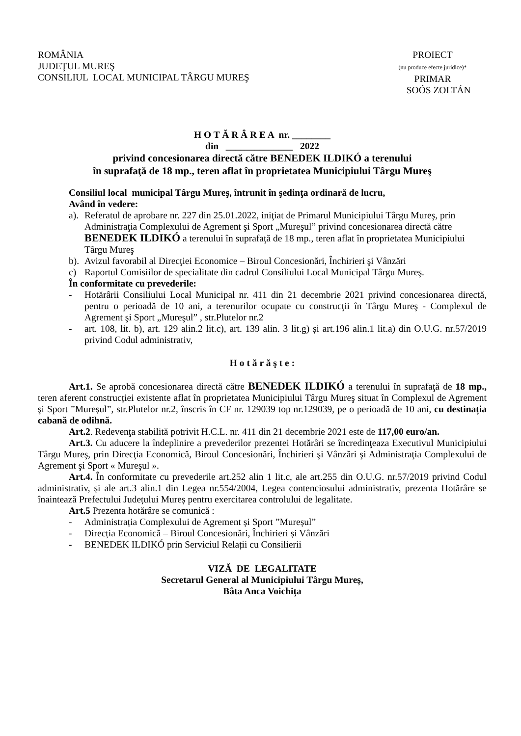ROMÂNIA
JUDEŢUL MUREŞ
CONSILIUL LOCAL MUNICIPAL TÂRGU MUREŞ
PROIECT
(nu produce efecte juridice)*
PRIMAR
SOÓS ZOLTÁN
H O T Ă R Â R E A nr. ________
din ______________ 2022
privind concesionarea directă către BENEDEK ILDIKÓ a terenului
în suprafaţă de 18 mp., teren aflat în proprietatea Municipiului Târgu Mureş
Consiliul local municipal Târgu Mureş, întrunit în şedinţa ordinară de lucru,
Având în vedere:
a). Referatul de aprobare nr. 227 din 25.01.2022, iniţiat de Primarul Municipiului Târgu Mureş, prin Administraţia Complexului de Agrement şi Sport „Mureşul” privind concesionarea directă către BENEDEK ILDIKÓ a terenului în suprafaţă de 18 mp., teren aflat în proprietatea Municipiului Târgu Mureş
b). Avizul favorabil al Direcţiei Economice – Biroul Concesionări, Închirieri şi Vânzări
c) Raportul Comisiilor de specialitate din cadrul Consiliului Local Municipal Târgu Mureş.
În conformitate cu prevederile:
- Hotărârii Consiliului Local Municipal nr. 411 din 21 decembrie 2021 privind concesionarea directă, pentru o perioadă de 10 ani, a terenurilor ocupate cu construcţii în Târgu Mureş - Complexul de Agrement şi Sport „Mureşul” , str.Plutelor nr.2
- art. 108, lit. b), art. 129 alin.2 lit.c), art. 139 alin. 3 lit.g) și art.196 alin.1 lit.a) din O.U.G. nr.57/2019 privind Codul administrativ,
H o t ă r ă ş t e :
Art.1. Se aprobă concesionarea directă către BENEDEK ILDIKÓ a terenului în suprafaţă de 18 mp., teren aferent construcției existente aflat în proprietatea Municipiului Târgu Mureş situat în Complexul de Agrement şi Sport ”Mureșul”, str.Plutelor nr.2, înscris în CF nr. 129039 top nr.129039, pe o perioadă de 10 ani, cu destinația cabană de odihnă.
Art.2. Redevenţa stabilită potrivit H.C.L. nr. 411 din 21 decembrie 2021 este de 117,00 euro/an.
Art.3. Cu aducere la îndeplinire a prevederilor prezentei Hotărâri se încredinţeaza Executivul Municipiului Târgu Mureş, prin Direcţia Economică, Biroul Concesionări, Închirieri şi Vânzări şi Administraţia Complexului de Agrement şi Sport « Mureşul ».
Art.4. În conformitate cu prevederile art.252 alin 1 lit.c, ale art.255 din O.U.G. nr.57/2019 privind Codul administrativ, și ale art.3 alin.1 din Legea nr.554/2004, Legea contenciosului administrativ, prezenta Hotărâre se înaintează Prefectului Județului Mureș pentru exercitarea controlului de legalitate.
Art.5 Prezenta hotărâre se comunică :
- Administrația Complexului de Agrement și Sport ”Mureșul”
- Direcția Economică – Biroul Concesionări, Închirieri și Vânzări
- BENEDEK ILDIKÓ prin Serviciul Relații cu Consilierii
VIZĂ DE LEGALITATE
Secretarul General al Municipiului Târgu Mureș,
Bâta Anca Voichița